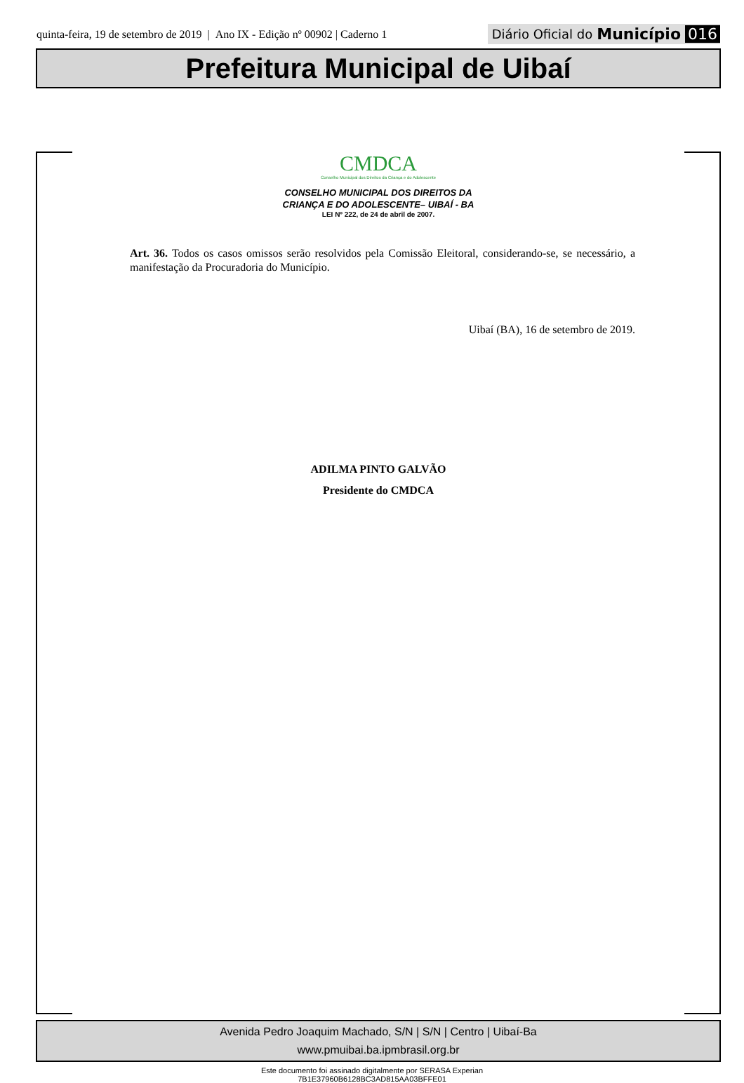quinta-feira, 19 de setembro de 2019 | Ano IX - Edição nº 00902 | Caderno 1
Diário Oficial do Município 016
Prefeitura Municipal de Uibaí
CMDCA
Conselho Municipal dos Direitos da Criança e do Adolescente
CONSELHO MUNICIPAL DOS DIREITOS DA
CRIANÇA E DO ADOLESCENTE– UIBAÍ - BA
LEI Nº 222, de 24 de abril de 2007.
Art. 36. Todos os casos omissos serão resolvidos pela Comissão Eleitoral, considerando-se, se necessário, a manifestação da Procuradoria do Município.
Uibaí (BA), 16 de setembro de 2019.
ADILMA PINTO GALVÃO
Presidente do CMDCA
Avenida Pedro Joaquim Machado, S/N | S/N | Centro | Uibaí-Ba
www.pmuibai.ba.ipmbrasil.org.br
Este documento foi assinado digitalmente por SERASA Experian
7B1E37960B6128BC3AD815AA03BFFE01